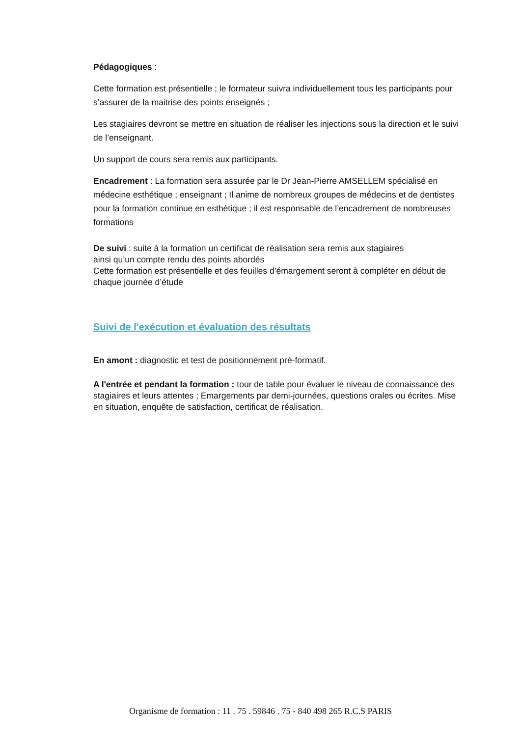Pédagogiques :
Cette formation est présentielle ; le formateur suivra individuellement tous les participants pour s’assurer de la maitrise des points enseignés ;
Les stagiaires devront se mettre en situation de réaliser les injections sous la direction et le suivi de l’enseignant.
Un support de cours sera remis aux participants.
Encadrement : La formation sera assurée par le Dr Jean-Pierre AMSELLEM spécialisé en médecine esthétique ; enseignant ; Il anime de nombreux groupes de médecins et de dentistes pour la formation continue en esthétique ; il est responsable de l’encadrement de nombreuses formations
De suivi : suite à la formation un certificat de réalisation sera remis aux stagiaires
ainsi qu’un compte rendu des points abordés
Cette formation est présentielle et des feuilles d’émargement seront à compléter en début de chaque journée d’étude
Suivi de l'exécution et évaluation des résultats
En amont : diagnostic et test de positionnement pré-formatif.
A l'entrée et pendant la formation : tour de table pour évaluer le niveau de connaissance des stagiaires et leurs attentes ; Emargements par demi-journées, questions orales ou écrites. Mise en situation, enquête de satisfaction, certificat de réalisation.
Organisme de formation : 11 . 75 . 59846 . 75 - 840 498 265 R.C.S PARIS